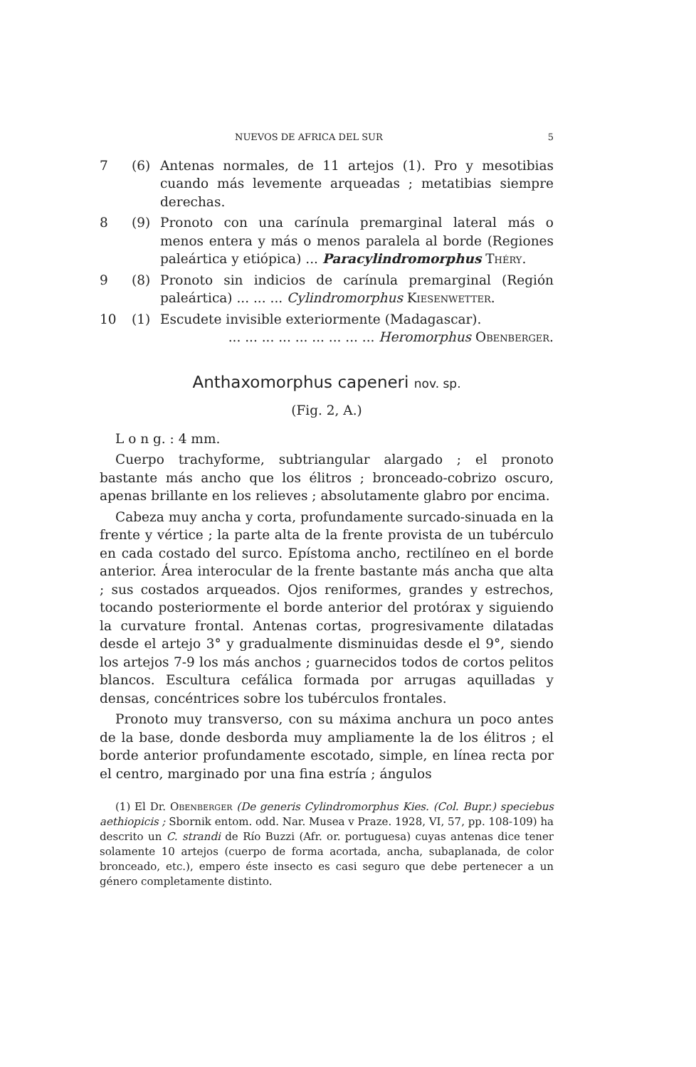NUEVOS DE AFRICA DEL SUR 5
7 (6) Antenas normales, de 11 artejos (1). Pro y mesotibias cuando más levemente arqueadas ; metatibias siempre derechas.
8 (9) Pronoto con una carínula premarginal lateral más o menos entera y más o menos paralela al borde (Regiones paleártica y etiópica) ... Paracylindromorphus Théry.
9 (8) Pronoto sin indicios de carínula premarginal (Región paleártica) ... ... ... Cylindromorphus Kiesenwetter.
10 (1) Escudete invisible exteriormente (Madagascar).
... ... ... ... ... ... ... ... ... Heromorphus Obenberger.
Anthaxomorphus capeneri nov. sp.
(Fig. 2, A.)
L o n g. : 4 mm.
Cuerpo trachyforme, subtriangular alargado ; el pronoto bastante más ancho que los élitros ; bronceado-cobrizo oscuro, apenas brillante en los relieves ; absolutamente glabro por encima.
Cabeza muy ancha y corta, profundamente surcado-sinuada en la frente y vértice ; la parte alta de la frente provista de un tubérculo en cada costado del surco. Epístoma ancho, rectilíneo en el borde anterior. Área interocular de la frente bastante más ancha que alta ; sus costados arqueados. Ojos reniformes, grandes y estrechos, tocando posteriormente el borde anterior del protórax y siguiendo la curvature frontal. Antenas cortas, progresivamente dilatadas desde el artejo 3° y gradualmente disminuidas desde el 9°, siendo los artejos 7-9 los más anchos ; guarnecidos todos de cortos pelitos blancos. Escultura cefálica formada por arrugas aquilladas y densas, concéntrices sobre los tubérculos frontales.
Pronoto muy transverso, con su máxima anchura un poco antes de la base, donde desborda muy ampliamente la de los élitros ; el borde anterior profundamente escotado, simple, en línea recta por el centro, marginado por una fina estría ; ángulos
(1) El Dr. Obenberger (De generis Cylindromorphus Kies. (Col. Bupr.) speciebus aethiopicis ; Sbornik entom. odd. Nar. Musea v Praze. 1928, VI, 57, pp. 108-109) ha descrito un C. strandi de Río Buzzi (Afr. or. portuguesa) cuyas antenas dice tener solamente 10 artejos (cuerpo de forma acortada, ancha, subaplanada, de color bronceado, etc.), empero éste insecto es casi seguro que debe pertenecer a un género completamente distinto.